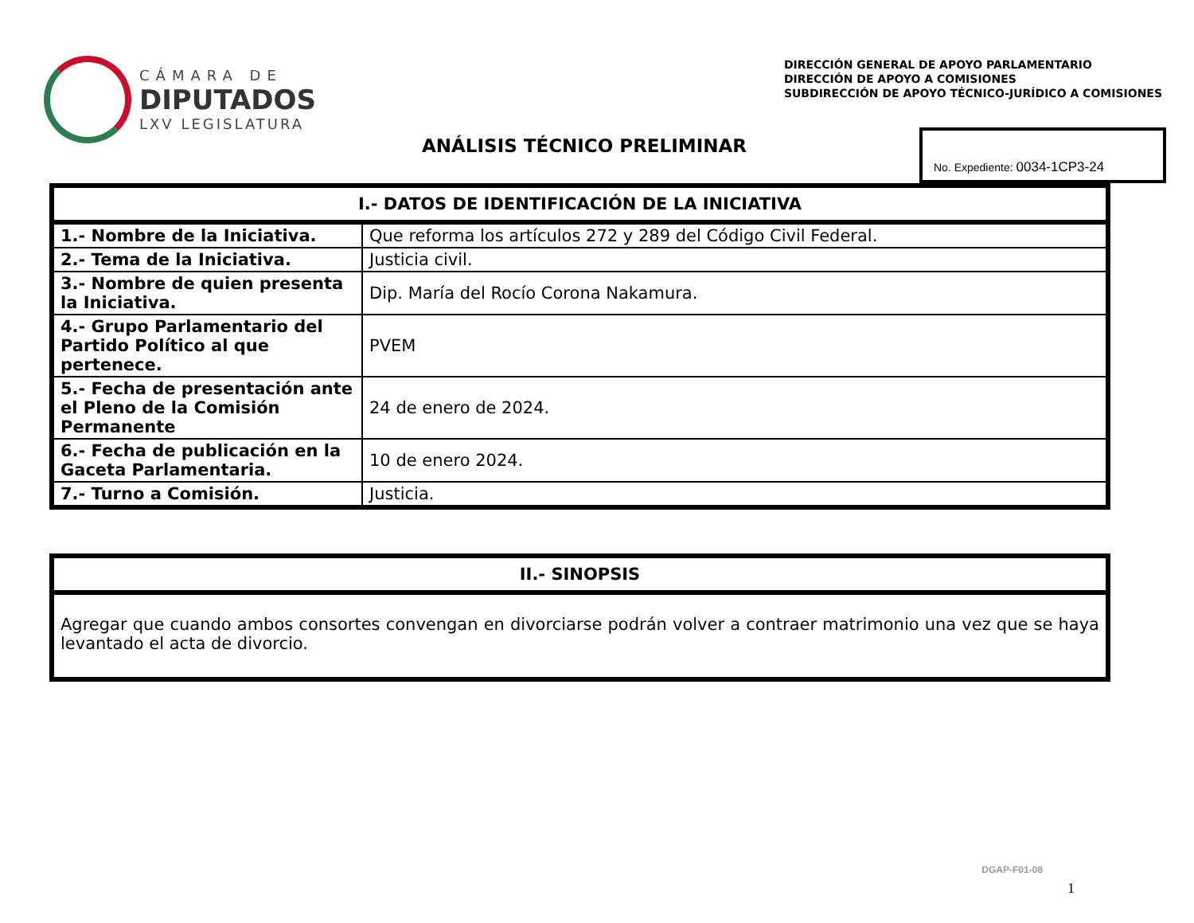CÁMARA DE
DIPUTADOS
LXV LEGISLATURA
DIRECCIÓN GENERAL DE APOYO PARLAMENTARIO
DIRECCIÓN DE APOYO A COMISIONES
SUBDIRECCIÓN DE APOYO TÉCNICO-JURÍDICO A COMISIONES
ANÁLISIS TÉCNICO PRELIMINAR
No. Expediente: 0034-1CP3-24
| I.- DATOS DE IDENTIFICACIÓN DE LA INICIATIVA | |
| --- | --- |
| 1.- Nombre de la Iniciativa. | Que reforma los artículos 272 y 289 del Código Civil Federal. |
| 2.- Tema de la Iniciativa. | Justicia civil. |
| 3.- Nombre de quien presenta la Iniciativa. | Dip. María del Rocío Corona Nakamura. |
| 4.- Grupo Parlamentario del Partido Político al que pertenece. | PVEM |
| 5.- Fecha de presentación ante el Pleno de la Comisión Permanente | 24 de enero de 2024. |
| 6.- Fecha de publicación en la Gaceta Parlamentaria. | 10 de enero 2024. |
| 7.- Turno a Comisión. | Justicia. |
| II.- SINOPSIS |
| --- |
| Agregar que cuando ambos consortes convengan en divorciarse podrán volver a contraer matrimonio una vez que se haya levantado el acta de divorcio. |
DGAP-F01-08
1